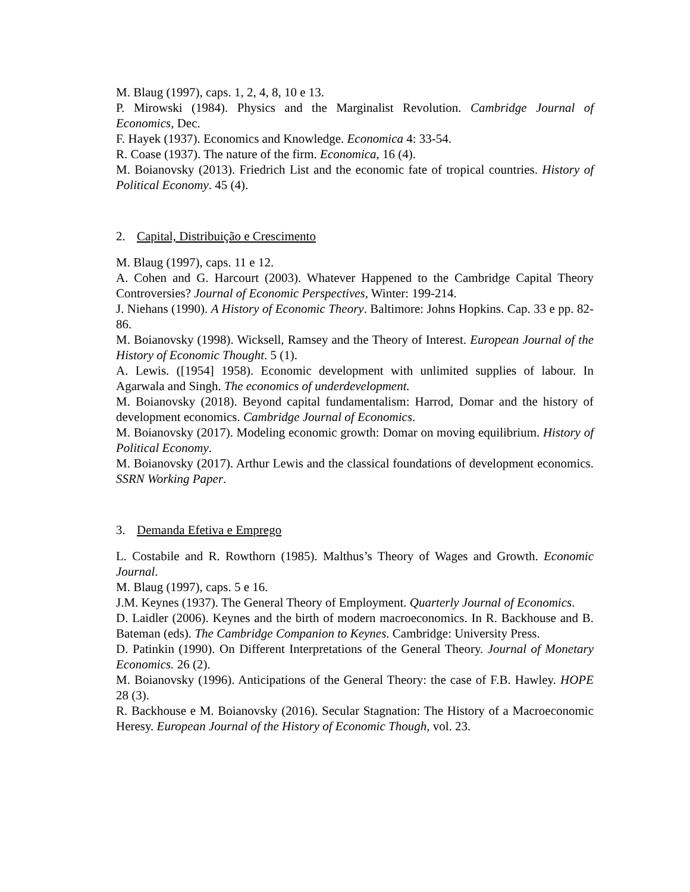M. Blaug (1997), caps. 1, 2, 4, 8, 10 e 13.
P. Mirowski (1984). Physics and the Marginalist Revolution. Cambridge Journal of Economics, Dec.
F. Hayek (1937). Economics and Knowledge. Economica 4: 33-54.
R. Coase (1937). The nature of the firm. Economica, 16 (4).
M. Boianovsky (2013). Friedrich List and the economic fate of tropical countries. History of Political Economy. 45 (4).
2. Capital, Distribuição e Crescimento
M. Blaug (1997), caps. 11 e 12.
A. Cohen and G. Harcourt (2003). Whatever Happened to the Cambridge Capital Theory Controversies? Journal of Economic Perspectives, Winter: 199-214.
J. Niehans (1990). A History of Economic Theory. Baltimore: Johns Hopkins. Cap. 33 e pp. 82-86.
M. Boianovsky (1998). Wicksell, Ramsey and the Theory of Interest. European Journal of the History of Economic Thought. 5 (1).
A. Lewis. ([1954] 1958). Economic development with unlimited supplies of labour. In Agarwala and Singh. The economics of underdevelopment.
M. Boianovsky (2018). Beyond capital fundamentalism: Harrod, Domar and the history of development economics. Cambridge Journal of Economics.
M. Boianovsky (2017). Modeling economic growth: Domar on moving equilibrium. History of Political Economy.
M. Boianovsky (2017). Arthur Lewis and the classical foundations of development economics. SSRN Working Paper.
3. Demanda Efetiva e Emprego
L. Costabile and R. Rowthorn (1985). Malthus’s Theory of Wages and Growth. Economic Journal.
M. Blaug (1997), caps. 5 e 16.
J.M. Keynes (1937). The General Theory of Employment. Quarterly Journal of Economics.
D. Laidler (2006). Keynes and the birth of modern macroeconomics. In R. Backhouse and B. Bateman (eds). The Cambridge Companion to Keynes. Cambridge: University Press.
D. Patinkin (1990). On Different Interpretations of the General Theory. Journal of Monetary Economics. 26 (2).
M. Boianovsky (1996). Anticipations of the General Theory: the case of F.B. Hawley. HOPE 28 (3).
R. Backhouse e M. Boianovsky (2016). Secular Stagnation: The History of a Macroeconomic Heresy. European Journal of the History of Economic Though, vol. 23.